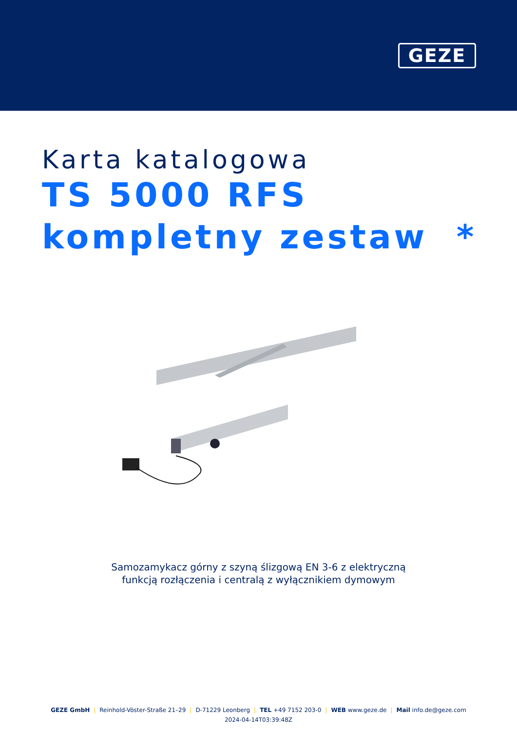GEZE
Karta katalogowa
TS 5000 RFS
kompletny zestaw *
Samozamykacz górny z szyną ślizgową EN 3-6 z elektryczną
funkcją rozłączenia i centralą z wyłącznikiem dymowym
GEZE GmbH | Reinhold-Vöster-Straße 21–29 | D-71229 Leonberg | TEL +49 7152 203-0 | WEB www.geze.de | Mail info.de@geze.com
2024-04-14T03:39:48Z